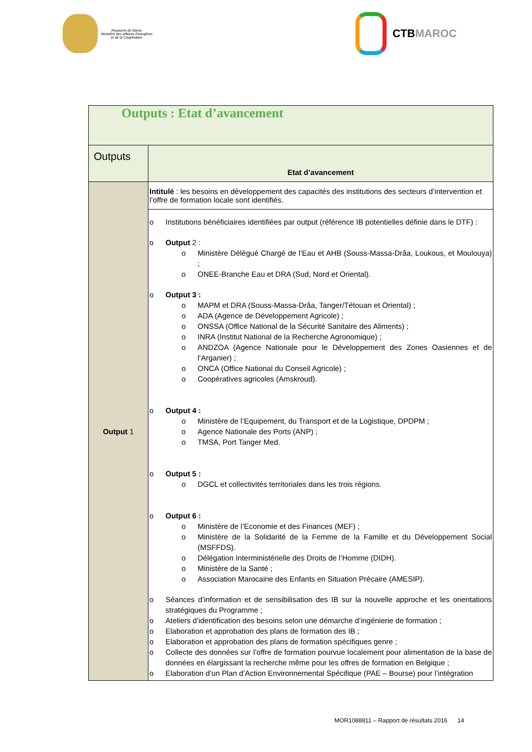Royaume du Maroc
Ministère des Affaires Etrangères
et de la Coopération
CTB MAROC
| 2.5 Outputs : Etat d’avancement | |
| Outputs | Etat d’avancement |
| Output 1 | Intitulé : les besoins en développement des capacités des institutions des secteurs d’intervention et l’offre de formation locale sont identifiés. |
| | o Institutions bénéficiaires identifiées par output (référence IB potentielles définie dans le DTF) : o Output 2 : o Ministère Délégué Chargé de l’Eau et AHB (Souss-Massa-Drâa, Loukous, et Moulouya) ; o ONEE-Branche Eau et DRA (Sud, Nord et Oriental). o Output 3 : o MAPM et DRA (Souss-Massa-Drâa, Tanger/Tétouan et Oriental) ; o ADA (Agence de Développement Agricole) ; o ONSSA (Office National de la Sécurité Sanitaire des Aliments) ; o INRA (Institut National de la Recherche Agronomique) ; o ANDZOA (Agence Nationale pour le Développement des Zones Oasiennes et de l‘Arganier) ; o ONCA (Office National du Conseil Agricole) ; o Coopératives agricoles (Amskroud). o Output 4 : o Ministère de l’Equipement, du Transport et de la Logistique, DPDPM ; o Agence Nationale des Ports (ANP) ; o TMSA, Port Tanger Med. o Output 5 : o DGCL et collectivités territoriales dans les trois régions. o Output 6 : o Ministère de l’Economie et des Finances (MEF) ; o Ministère de la Solidarité de la Femme de la Famille et du Développement Social (MSFFDS). o Délégation Interministérielle des Droits de l’Homme (DIDH). o Ministère de la Santé ; o Association Marocaine des Enfants en Situation Précaire (AMESIP). o Séances d’information et de sensibilisation des IB sur la nouvelle approche et les orientations stratégiques du Programme ; o Ateliers d’identification des besoins selon une démarche d’ingénierie de formation ; o Elaboration et approbation des plans de formation des IB ; o Elaboration et approbation des plans de formation spécifiques genre ; o Collecte des données sur l’offre de formation pourvue localement pour alimentation de la base de données en élargissant la recherche même pour les offres de formation en Belgique ; o Elaboration d’un Plan d’Action Environnemental Spécifique (PAE – Bourse) pour l’intégration |
MOR1088811 – Rapport de résultats 2016 14